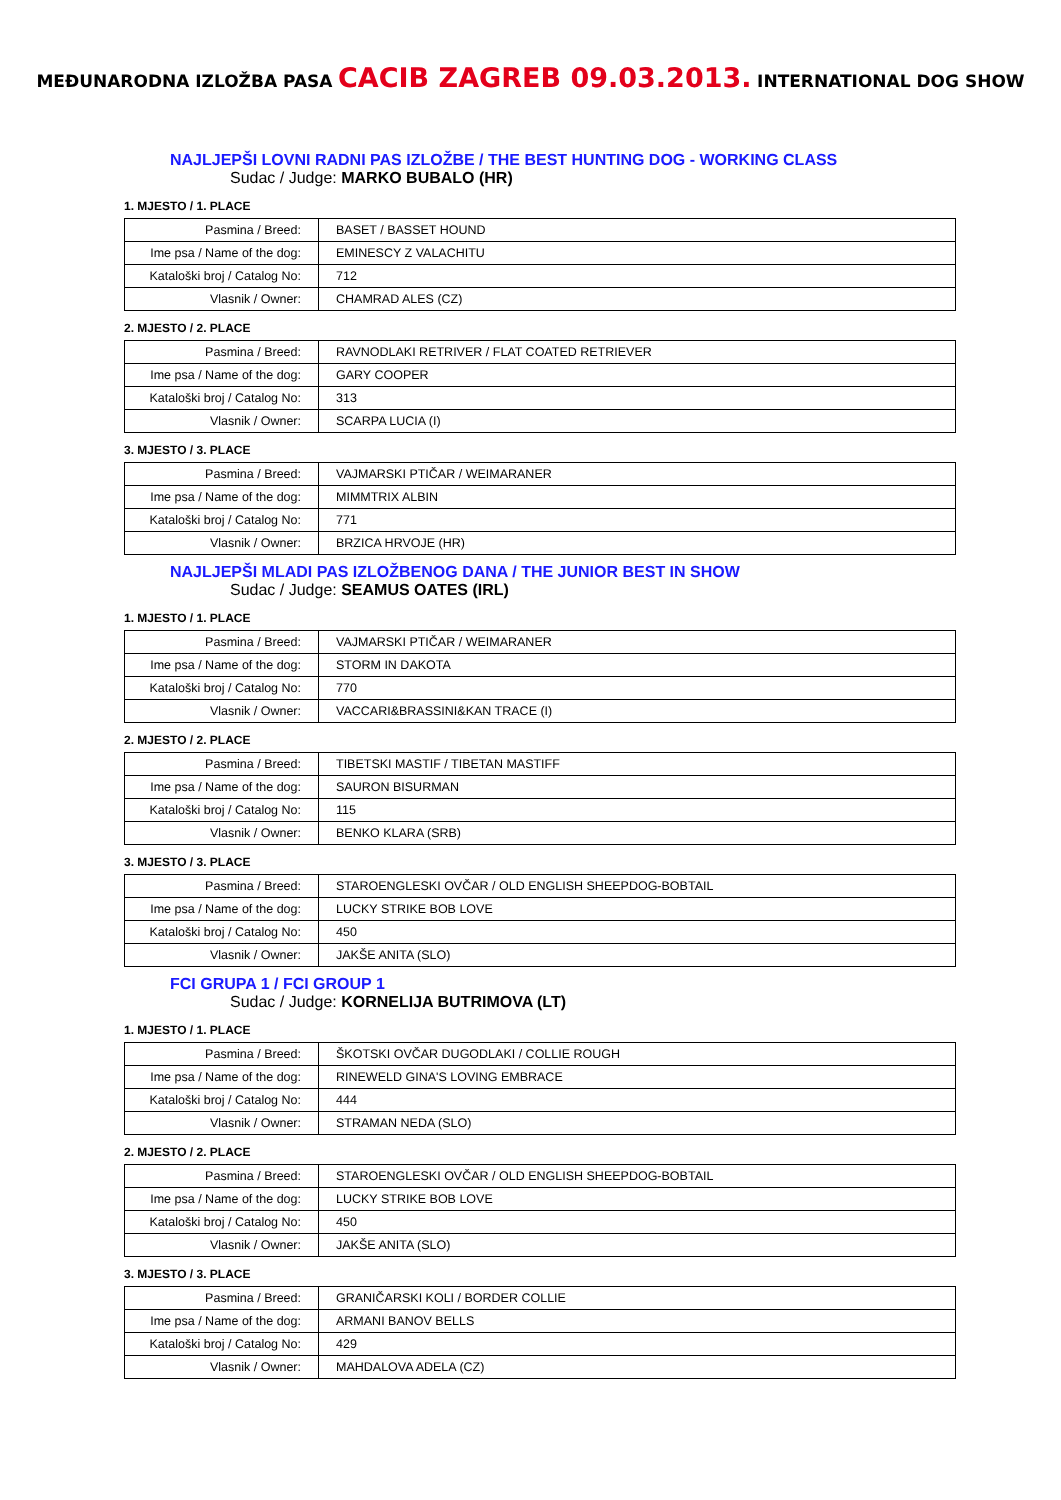MEĐUNARODNA IZLOŽBA PASA CACIB ZAGREB 09.03.2013. INTERNATIONAL DOG SHOW
NAJLJEPŠI LOVNI RADNI PAS IZLOŽBE / THE BEST HUNTING DOG - WORKING CLASS
Sudac / Judge: MARKO BUBALO (HR)
1. MJESTO / 1. PLACE
| Pasmina / Breed: | BASET / BASSET HOUND |
| Ime psa / Name of the dog: | EMINESCY Z VALACHITU |
| Kataloški broj / Catalog No: | 712 |
| Vlasnik / Owner: | CHAMRAD ALES (CZ) |
2. MJESTO / 2. PLACE
| Pasmina / Breed: | RAVNODLAKI RETRIVER / FLAT COATED RETRIEVER |
| Ime psa / Name of the dog: | GARY COOPER |
| Kataloški broj / Catalog No: | 313 |
| Vlasnik / Owner: | SCARPA LUCIA (I) |
3. MJESTO / 3. PLACE
| Pasmina / Breed: | VAJMARSKI PTIČAR / WEIMARANER |
| Ime psa / Name of the dog: | MIMMTRIX ALBIN |
| Kataloški broj / Catalog No: | 771 |
| Vlasnik / Owner: | BRZICA HRVOJE (HR) |
NAJLJEPŠI MLADI PAS IZLOŽBENOG DANA / THE JUNIOR BEST IN SHOW
Sudac / Judge: SEAMUS OATES (IRL)
1. MJESTO / 1. PLACE
| Pasmina / Breed: | VAJMARSKI PTIČAR / WEIMARANER |
| Ime psa / Name of the dog: | STORM IN DAKOTA |
| Kataloški broj / Catalog No: | 770 |
| Vlasnik / Owner: | VACCARI&BRASSINI&KAN TRACE (I) |
2. MJESTO / 2. PLACE
| Pasmina / Breed: | TIBETSKI MASTIF / TIBETAN MASTIFF |
| Ime psa / Name of the dog: | SAURON BISURMAN |
| Kataloški broj / Catalog No: | 115 |
| Vlasnik / Owner: | BENKO KLARA (SRB) |
3. MJESTO / 3. PLACE
| Pasmina / Breed: | STAROENGLESKI OVČAR / OLD ENGLISH SHEEPDOG-BOBTAIL |
| Ime psa / Name of the dog: | LUCKY STRIKE BOB LOVE |
| Kataloški broj / Catalog No: | 450 |
| Vlasnik / Owner: | JAKŠE ANITA (SLO) |
FCI GRUPA 1 / FCI GROUP 1
Sudac / Judge: KORNELIJA BUTRIMOVA (LT)
1. MJESTO / 1. PLACE
| Pasmina / Breed: | ŠKOTSKI OVČAR DUGODLAKI / COLLIE ROUGH |
| Ime psa / Name of the dog: | RINEWELD GINA'S LOVING EMBRACE |
| Kataloški broj / Catalog No: | 444 |
| Vlasnik / Owner: | STRAMAN NEDA (SLO) |
2. MJESTO / 2. PLACE
| Pasmina / Breed: | STAROENGLESKI OVČAR / OLD ENGLISH SHEEPDOG-BOBTAIL |
| Ime psa / Name of the dog: | LUCKY STRIKE BOB LOVE |
| Kataloški broj / Catalog No: | 450 |
| Vlasnik / Owner: | JAKŠE ANITA (SLO) |
3. MJESTO / 3. PLACE
| Pasmina / Breed: | GRANIČARSKI KOLI / BORDER COLLIE |
| Ime psa / Name of the dog: | ARMANI BANOV BELLS |
| Kataloški broj / Catalog No: | 429 |
| Vlasnik / Owner: | MAHDALOVA ADELA (CZ) |